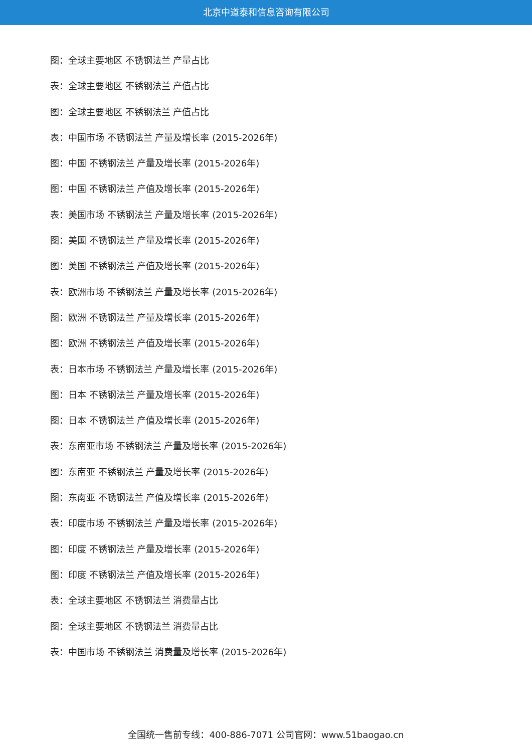北京中道泰和信息咨询有限公司
图：全球主要地区 不锈钢法兰 产量占比
表：全球主要地区 不锈钢法兰 产值占比
图：全球主要地区 不锈钢法兰 产值占比
表：中国市场 不锈钢法兰 产量及增长率 (2015-2026年)
图：中国 不锈钢法兰 产量及增长率 (2015-2026年)
图：中国 不锈钢法兰 产值及增长率 (2015-2026年)
表：美国市场 不锈钢法兰 产量及增长率 (2015-2026年)
图：美国 不锈钢法兰 产量及增长率 (2015-2026年)
图：美国 不锈钢法兰 产值及增长率 (2015-2026年)
表：欧洲市场 不锈钢法兰 产量及增长率 (2015-2026年)
图：欧洲 不锈钢法兰 产量及增长率 (2015-2026年)
图：欧洲 不锈钢法兰 产值及增长率 (2015-2026年)
表：日本市场 不锈钢法兰 产量及增长率 (2015-2026年)
图：日本 不锈钢法兰 产量及增长率 (2015-2026年)
图：日本 不锈钢法兰 产值及增长率 (2015-2026年)
表：东南亚市场 不锈钢法兰 产量及增长率 (2015-2026年)
图：东南亚 不锈钢法兰 产量及增长率 (2015-2026年)
图：东南亚 不锈钢法兰 产值及增长率 (2015-2026年)
表：印度市场 不锈钢法兰 产量及增长率 (2015-2026年)
图：印度 不锈钢法兰 产量及增长率 (2015-2026年)
图：印度 不锈钢法兰 产值及增长率 (2015-2026年)
表：全球主要地区 不锈钢法兰 消费量占比
图：全球主要地区 不锈钢法兰 消费量占比
表：中国市场 不锈钢法兰 消费量及增长率 (2015-2026年)
全国统一售前专线：400-886-7071 公司官网：www.51baogao.cn